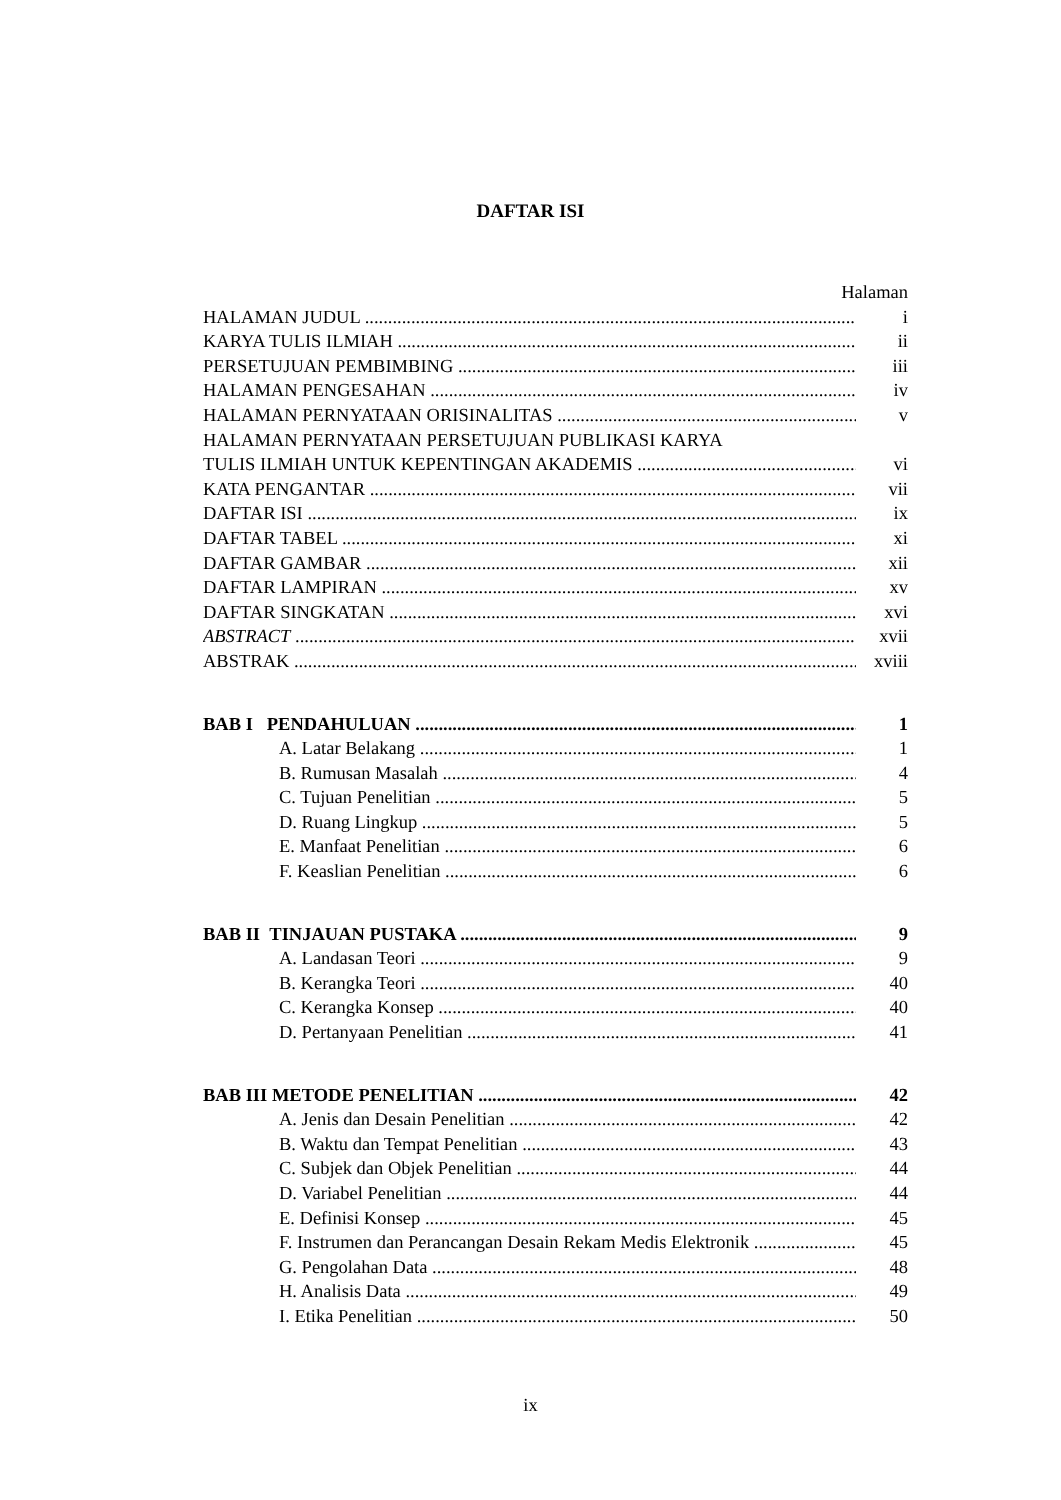DAFTAR ISI
Halaman
HALAMAN JUDUL i
KARYA TULIS ILMIAH ii
PERSETUJUAN PEMBIMBING iii
HALAMAN PENGESAHAN iv
HALAMAN PERNYATAAN ORISINALITAS v
HALAMAN PERNYATAAN PERSETUJUAN PUBLIKASI KARYA
TULIS ILMIAH UNTUK KEPENTINGAN AKADEMIS vi
KATA PENGANTAR vii
DAFTAR ISI ix
DAFTAR TABEL xi
DAFTAR GAMBAR xii
DAFTAR LAMPIRAN xv
DAFTAR SINGKATAN xvi
ABSTRACT xvii
ABSTRAK xviii
BAB I PENDAHULUAN 1
A. Latar Belakang 1
B. Rumusan Masalah 4
C. Tujuan Penelitian 5
D. Ruang Lingkup 5
E. Manfaat Penelitian 6
F. Keaslian Penelitian 6
BAB II TINJAUAN PUSTAKA 9
A. Landasan Teori 9
B. Kerangka Teori 40
C. Kerangka Konsep 40
D. Pertanyaan Penelitian 41
BAB III METODE PENELITIAN 42
A. Jenis dan Desain Penelitian 42
B. Waktu dan Tempat Penelitian 43
C. Subjek dan Objek Penelitian 44
D. Variabel Penelitian 44
E. Definisi Konsep 45
F. Instrumen dan Perancangan Desain Rekam Medis Elektronik 45
G. Pengolahan Data 48
H. Analisis Data 49
I. Etika Penelitian 50
ix